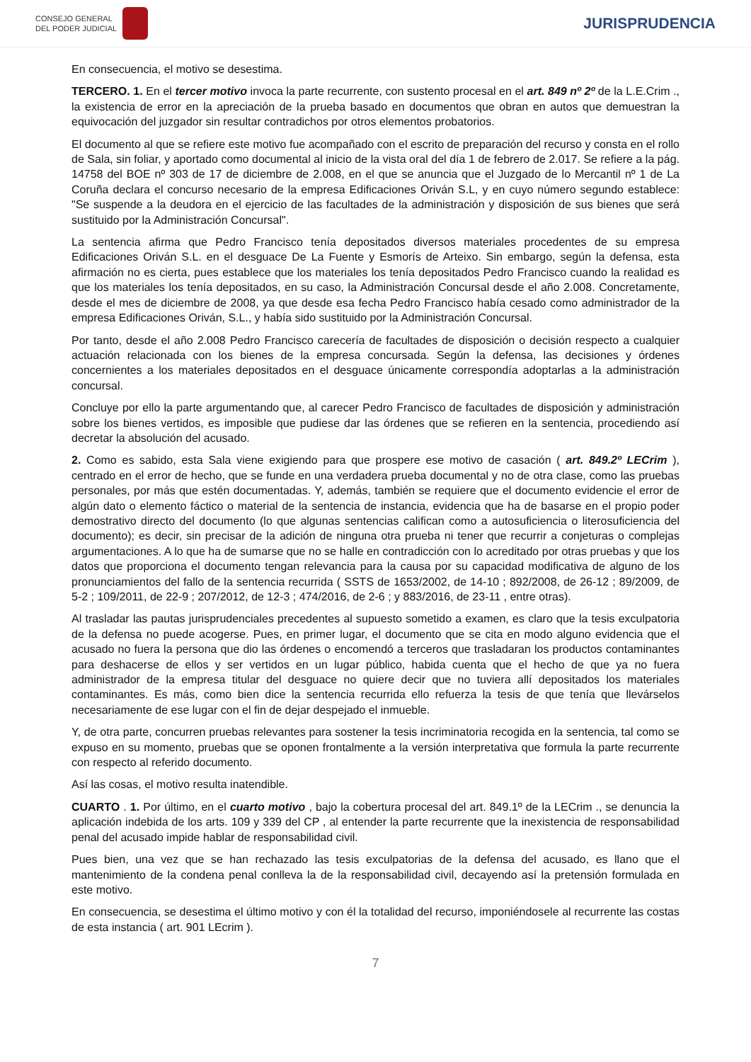CONSEJO GENERAL
DEL PODER JUDICIAL
JURISPRUDENCIA
En consecuencia, el motivo se desestima.
TERCERO. 1. En el tercer motivo invoca la parte recurrente, con sustento procesal en el art. 849 nº 2º de la L.E.Crim ., la existencia de error en la apreciación de la prueba basado en documentos que obran en autos que demuestran la equivocación del juzgador sin resultar contradichos por otros elementos probatorios.
El documento al que se refiere este motivo fue acompañado con el escrito de preparación del recurso y consta en el rollo de Sala, sin foliar, y aportado como documental al inicio de la vista oral del día 1 de febrero de 2.017. Se refiere a la pág. 14758 del BOE nº 303 de 17 de diciembre de 2.008, en el que se anuncia que el Juzgado de lo Mercantil nº 1 de La Coruña declara el concurso necesario de la empresa Edificaciones Oriván S.L, y en cuyo número segundo establece: "Se suspende a la deudora en el ejercicio de las facultades de la administración y disposición de sus bienes que será sustituido por la Administración Concursal".
La sentencia afirma que Pedro Francisco tenía depositados diversos materiales procedentes de su empresa Edificaciones Oriván S.L. en el desguace De La Fuente y Esmorís de Arteixo. Sin embargo, según la defensa, esta afirmación no es cierta, pues establece que los materiales los tenía depositados Pedro Francisco cuando la realidad es que los materiales los tenía depositados, en su caso, la Administración Concursal desde el año 2.008. Concretamente, desde el mes de diciembre de 2008, ya que desde esa fecha Pedro Francisco había cesado como administrador de la empresa Edificaciones Oriván, S.L., y había sido sustituido por la Administración Concursal.
Por tanto, desde el año 2.008 Pedro Francisco carecería de facultades de disposición o decisión respecto a cualquier actuación relacionada con los bienes de la empresa concursada. Según la defensa, las decisiones y órdenes concernientes a los materiales depositados en el desguace únicamente correspondía adoptarlas a la administración concursal.
Concluye por ello la parte argumentando que, al carecer Pedro Francisco de facultades de disposición y administración sobre los bienes vertidos, es imposible que pudiese dar las órdenes que se refieren en la sentencia, procediendo así decretar la absolución del acusado.
2. Como es sabido, esta Sala viene exigiendo para que prospere ese motivo de casación ( art. 849.2º LECrim ), centrado en el error de hecho, que se funde en una verdadera prueba documental y no de otra clase, como las pruebas personales, por más que estén documentadas. Y, además, también se requiere que el documento evidencie el error de algún dato o elemento fáctico o material de la sentencia de instancia, evidencia que ha de basarse en el propio poder demostrativo directo del documento (lo que algunas sentencias califican como a autosuficiencia o literosuficiencia del documento); es decir, sin precisar de la adición de ninguna otra prueba ni tener que recurrir a conjeturas o complejas argumentaciones. A lo que ha de sumarse que no se halle en contradicción con lo acreditado por otras pruebas y que los datos que proporciona el documento tengan relevancia para la causa por su capacidad modificativa de alguno de los pronunciamientos del fallo de la sentencia recurrida ( SSTS de 1653/2002, de 14-10 ; 892/2008, de 26-12 ; 89/2009, de 5-2 ; 109/2011, de 22-9 ; 207/2012, de 12-3 ; 474/2016, de 2-6 ; y 883/2016, de 23-11 , entre otras).
Al trasladar las pautas jurisprudenciales precedentes al supuesto sometido a examen, es claro que la tesis exculpatoria de la defensa no puede acogerse. Pues, en primer lugar, el documento que se cita en modo alguno evidencia que el acusado no fuera la persona que dio las órdenes o encomendó a terceros que trasladaran los productos contaminantes para deshacerse de ellos y ser vertidos en un lugar público, habida cuenta que el hecho de que ya no fuera administrador de la empresa titular del desguace no quiere decir que no tuviera allí depositados los materiales contaminantes. Es más, como bien dice la sentencia recurrida ello refuerza la tesis de que tenía que llevárselos necesariamente de ese lugar con el fin de dejar despejado el inmueble.
Y, de otra parte, concurren pruebas relevantes para sostener la tesis incriminatoria recogida en la sentencia, tal como se expuso en su momento, pruebas que se oponen frontalmente a la versión interpretativa que formula la parte recurrente con respecto al referido documento.
Así las cosas, el motivo resulta inatendible.
CUARTO . 1. Por último, en el cuarto motivo , bajo la cobertura procesal del art. 849.1º de la LECrim ., se denuncia la aplicación indebida de los arts. 109 y 339 del CP , al entender la parte recurrente que la inexistencia de responsabilidad penal del acusado impide hablar de responsabilidad civil.
Pues bien, una vez que se han rechazado las tesis exculpatorias de la defensa del acusado, es llano que el mantenimiento de la condena penal conlleva la de la responsabilidad civil, decayendo así la pretensión formulada en este motivo.
En consecuencia, se desestima el último motivo y con él la totalidad del recurso, imponiéndosele al recurrente las costas de esta instancia ( art. 901 LEcrim ).
7